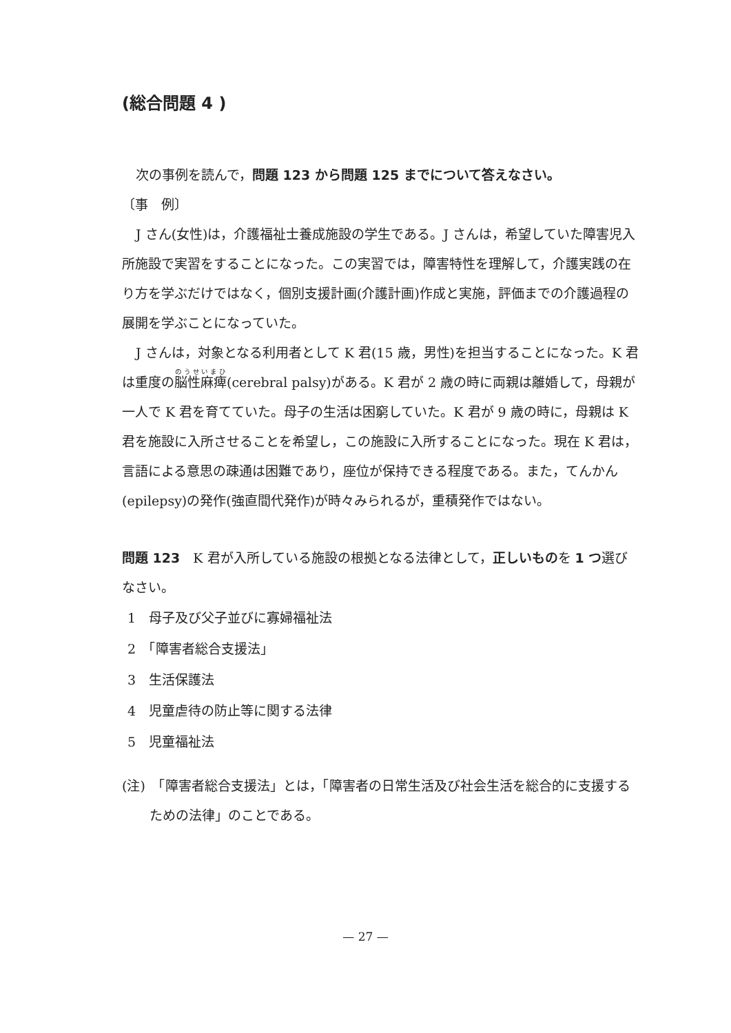(総合問題 4 )
次の事例を読んで，問題 123 から問題 125 までについて答えなさい。
〔事　例〕
J さん(女性)は，介護福祉士養成施設の学生である。J さんは，希望していた障害児入所施設で実習をすることになった。この実習では，障害特性を理解して，介護実践の在り方を学ぶだけではなく，個別支援計画(介護計画)作成と実施，評価までの介護過程の展開を学ぶことになっていた。
J さんは，対象となる利用者として K 君(15 歳，男性)を担当することになった。K 君は重度の脳性麻痺(cerebral palsy)がある。K 君が 2 歳の時に両親は離婚して，母親が一人で K 君を育てていた。母子の生活は困窮していた。K 君が 9 歳の時に，母親は K 君を施設に入所させることを希望し，この施設に入所することになった。現在 K 君は，言語による意思の疎通は困難であり，座位が保持できる程度である。また，てんかん(epilepsy)の発作(強直間代発作)が時々みられるが，重積発作ではない。
問題 123　K 君が入所している施設の根拠となる法律として，正しいものを 1 つ選びなさい。
1　母子及び父子並びに寡婦福祉法
2　「障害者総合支援法」
3　生活保護法
4　児童虐待の防止等に関する法律
5　児童福祉法
(注)　「障害者総合支援法」とは，「障害者の日常生活及び社会生活を総合的に支援するための法律」のことである。
— 27 —